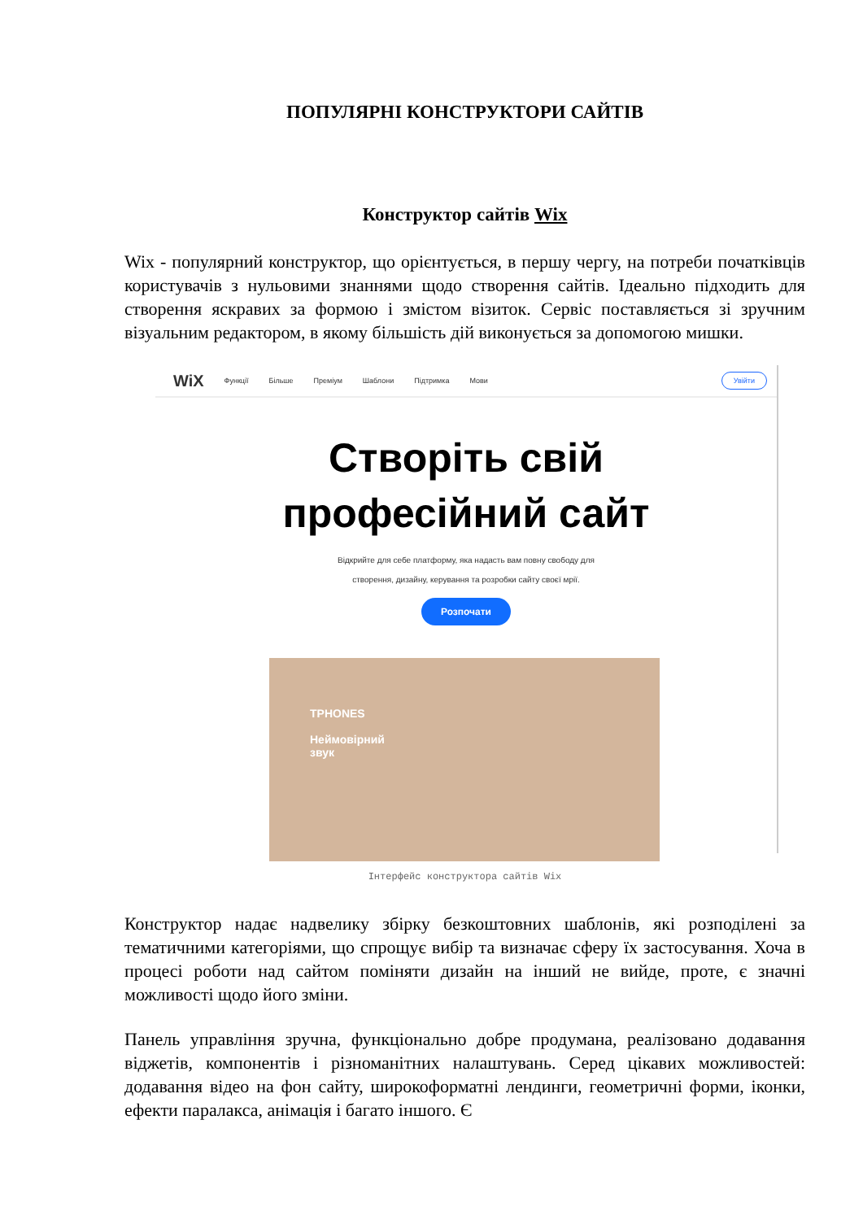ПОПУЛЯРНІ КОНСТРУКТОРИ САЙТІВ
Конструктор сайтів Wix
Wix - популярний конструктор, що орієнтується, в першу чергу, на потреби початківців користувачів з нульовими знаннями щодо створення сайтів. Ідеально підходить для створення яскравих за формою і змістом візиток. Сервіс поставляється зі зручним візуальним редактором, в якому більшість дій виконується за допомогою мишки.
WiX Функції Більше Преміум Шаблони Підтримка Мови Увійти
Створіть свій
професійний сайт
Відкрийте для себе платформу, яка надасть вам повну свободу для
створення, дизайну, керування та розробки сайту своєї мрії.
Розпочати
TPHONES
Неймовірний
звук
Інтерфейс конструктора сайтів Wix
Конструктор надає надвелику збірку безкоштовних шаблонів, які розподілені за тематичними категоріями, що спрощує вибір та визначає сферу їх застосування. Хоча в процесі роботи над сайтом поміняти дизайн на інший не вийде, проте, є значні можливості щодо його зміни.
Панель управління зручна, функціонально добре продумана, реалізовано додавання віджетів, компонентів і різноманітних налаштувань. Серед цікавих можливостей: додавання відео на фон сайту, широкоформатні лендинги, геометричні форми, іконки, ефекти паралакса, анімація і багато іншого. Є